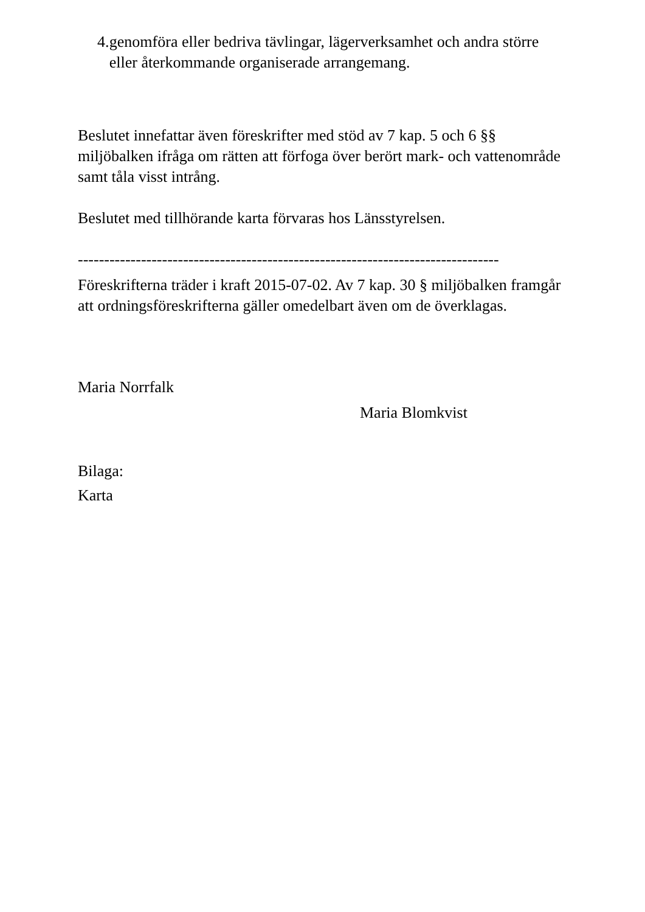4. genomföra eller bedriva tävlingar, lägerverksamhet och andra större eller återkommande organiserade arrangemang.
Beslutet innefattar även föreskrifter med stöd av 7 kap. 5 och 6 §§ miljöbalken ifråga om rätten att förfoga över berört mark- och vattenområde samt tåla visst intrång.
Beslutet med tillhörande karta förvaras hos Länsstyrelsen.
--------------------------------------------------------------------------------
Föreskrifterna träder i kraft 2015-07-02. Av 7 kap. 30 § miljöbalken framgår att ordningsföreskrifterna gäller omedelbart även om de överklagas.
Maria Norrfalk
Maria Blomkvist
Bilaga:
Karta